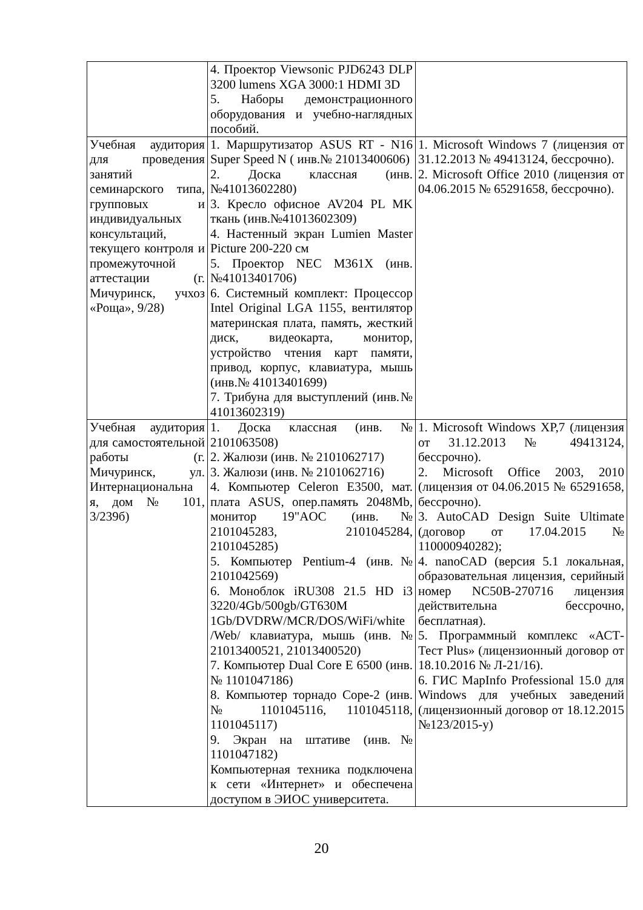| | 4. Проектор Viewsonic PJD6243 DLP 3200 lumens XGA 3000:1 HDMI 3D 5. Наборы демонстрационного оборудования и учебно-наглядных пособий. | |
| Учебная аудитория для проведения занятий семинарского типа, групповых и индивидуальных консультаций, текущего контроля и промежуточной аттестации (г. Мичуринск, учхоз «Роща», 9/28) | 1. Маршрутизатор ASUS RT - N16 Super Speed N ( инв.№ 21013400606) 2. Доска классная (инв.№41013602280) 3. Кресло офисное AV204 PL MK ткань (инв.№41013602309) 4. Настенный экран Lumien Master Picture 200-220 см 5. Проектор NEC M361X (инв.№41013401706) 6. Системный комплект: Процессор Intel Original LGA 1155, вентилятор материнская плата, память, жесткий диск, видеокарта, монитор, устройство чтения карт памяти, привод, корпус, клавиатура, мышь (инв.№ 41013401699) 7. Трибуна для выступлений (инв.№ 41013602319) | 1. Microsoft Windows 7 (лицензия от 31.12.2013 № 49413124, бессрочно). 2. Microsoft Office 2010 (лицензия от 04.06.2015 № 65291658, бессрочно). |
| Учебная аудитория для самостоятельной работы (г. Мичуринск, ул. Интернациональна я, дом № 101, 3/239б) | 1. Доска классная (инв. № 2101063508) 2. Жалюзи (инв. № 2101062717) 3. Жалюзи (инв. № 2101062716) 4. Компьютер Celeron E3500, мат. плата ASUS, опер.память 2048Mb, монитор 19"AOC (инв.№ 2101045283, 2101045284, 2101045285) 5. Компьютер Pentium-4 (инв.№ 2101042569) 6. Моноблок iRU308 21.5 HD i3 3220/4Gb/500gb/GT630M 1Gb/DVDRW/MCR/DOS/WiFi/white /Web/ клавиатура, мышь (инв. № 21013400521, 21013400520) 7. Компьютер Dual Core E 6500 (инв.№ 1101047186) 8. Компьютер торнадо Cope-2 (инв.№ 1101045116, 1101045118, 1101045117) 9. Экран на штативе (инв.№ 1101047182) Компьютерная техника подключена к сети «Интернет» и обеспечена доступом в ЭИОС университета. | 1. Microsoft Windows XP,7 (лицензия от 31.12.2013 № 49413124, бессрочно). 2. Microsoft Office 2003, 2010 (лицензия от 04.06.2015 № 65291658, бессрочно). 3. AutoCAD Design Suite Ultimate (договор от 17.04.2015 № 110000940282); 4. nanoCAD (версия 5.1 локальная, образовательная лицензия, серийный номер NC50B-270716 лицензия действительна бессрочно, бесплатная). 5. Программный комплекс «АСТ-Тест Plus» (лицензионный договор от 18.10.2016 № Л-21/16). 6. ГИС MapInfo Professional 15.0 для Windows для учебных заведений (лицензионный договор от 18.12.2015 №123/2015-у) |
20